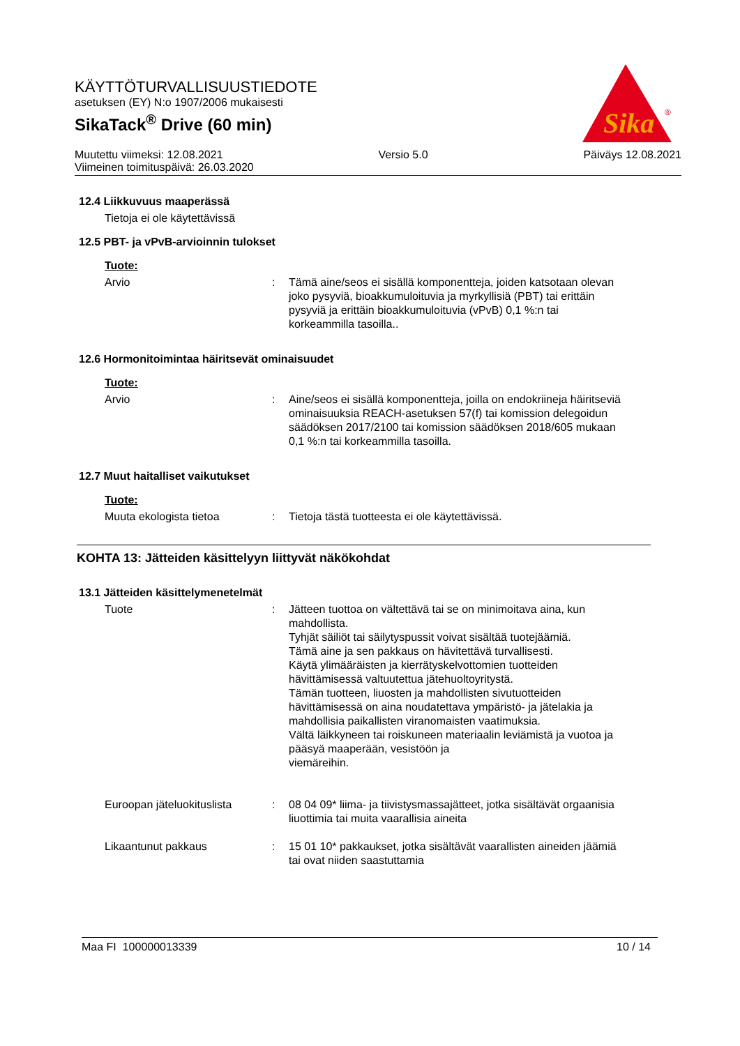KÄYTTÖTURVALLISUUSTIEDOTE
asetuksen (EY) N:o 1907/2006 mukaisesti
SikaTack<sup>®</sup> Drive (60 min)
Sika
®
Muutettu viimeksi: 12.08.2021 Versio 5.0 Päiväys 12.08.2021
Viimeinen toimituspäivä: 26.03.2020
12.4 Liikkuvuus maaperässä
Tietoja ei ole käytettävissä
12.5 PBT- ja vPvB-arvioinnin tulokset
Tuote:
Arvio : Tämä aine/seos ei sisällä komponentteja, joiden katsotaan olevan joko pysyviä, bioakkumuloituvia ja myrkyllisiä (PBT) tai erittäin pysyviä ja erittäin bioakkumuloituvia (vPvB) 0,1 %:n tai korkeammilla tasoilla..
12.6 Hormonitoimintaa häiritsevät ominaisuudet
Tuote:
Arvio : Aine/seos ei sisällä komponentteja, joilla on endokriineja häiritseviä ominaisuuksia REACH-asetuksen 57(f) tai komission delegoidun säädöksen 2017/2100 tai komission säädöksen 2018/605 mukaan 0,1 %:n tai korkeammilla tasoilla.
12.7 Muut haitalliset vaikutukset
Tuote:
Muuta ekologista tietoa : Tietoja tästä tuotteesta ei ole käytettävissä.
KOHTA 13: Jätteiden käsittelyyn liittyvät näkökohdat
13.1 Jätteiden käsittelymenetelmät
Tuote : Jätteen tuottoa on vältettävä tai se on minimoitava aina, kun mahdollista.
Tyhjät säiliöt tai säilytyspussit voivat sisältää tuotejäämiä.
Tämä aine ja sen pakkaus on hävitettävä turvallisesti.
Käytä ylimääräisten ja kierrätyskelvottomien tuotteiden hävittämisessä valtuutettua jätehuoltoyritystä.
Tämän tuotteen, liuosten ja mahdollisten sivutuotteiden hävittämisessä on aina noudatettava ympäristö- ja jätelakia ja mahdollisia paikallisten viranomaisten vaatimuksia.
Vältä läikkyneen tai roiskuneen materiaalin leviämistä ja vuotoa ja pääsyä maaperään, vesistöön ja
viemäreihin.
Euroopan jäteluokituslista
: 08 04 09* liima- ja tiivistysmassajätteet, jotka sisältävät orgaanisia liuottimia tai muita vaarallisia aineita
Likaantunut pakkaus : 15 01 10* pakkaukset, jotka sisältävät vaarallisten aineiden jäämiä tai ovat niiden saastuttamia
Maa FI 100000013339 10 / 14